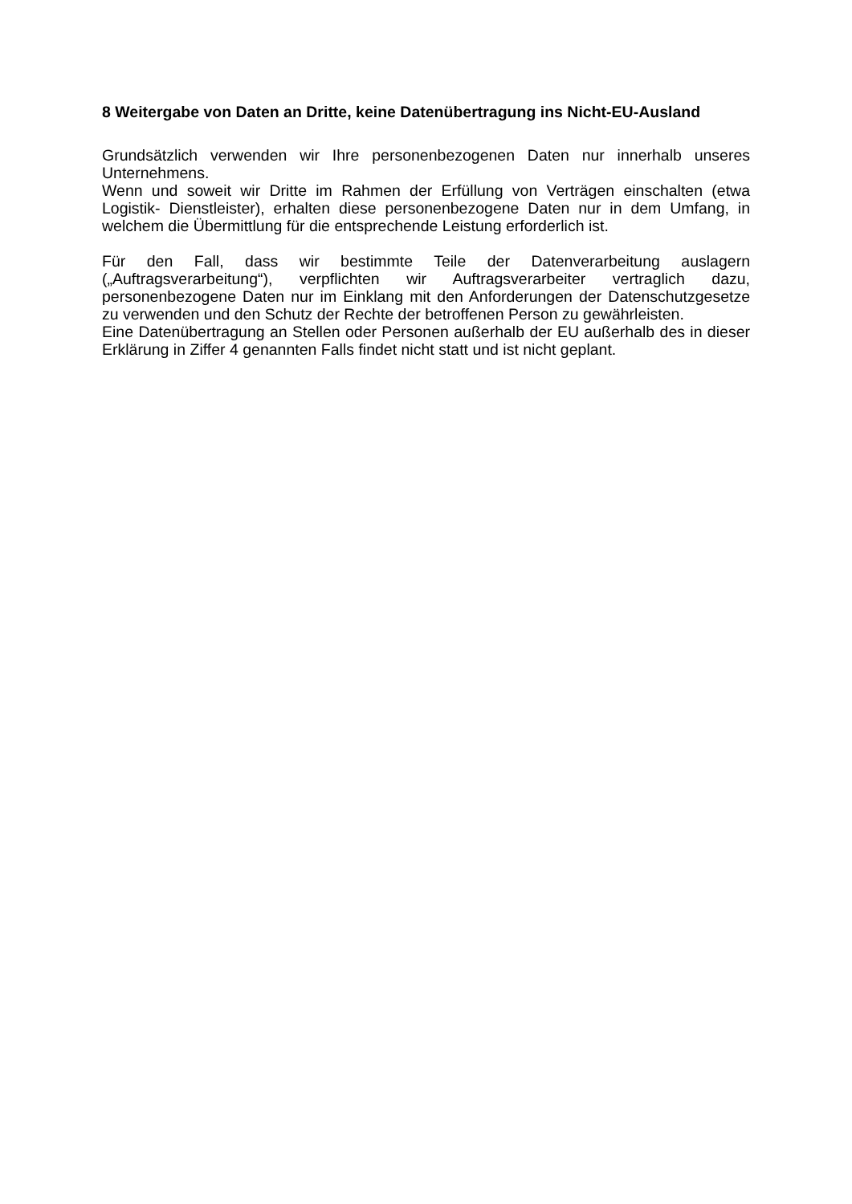8 Weitergabe von Daten an Dritte, keine Datenübertragung ins Nicht-EU-Ausland
Grundsätzlich verwenden wir Ihre personenbezogenen Daten nur innerhalb unseres Unternehmens.
Wenn und soweit wir Dritte im Rahmen der Erfüllung von Verträgen einschalten (etwa Logistik- Dienstleister), erhalten diese personenbezogene Daten nur in dem Umfang, in welchem die Übermittlung für die entsprechende Leistung erforderlich ist.
Für den Fall, dass wir bestimmte Teile der Datenverarbeitung auslagern („Auftragsverarbeitung“), verpflichten wir Auftragsverarbeiter vertraglich dazu, personenbezogene Daten nur im Einklang mit den Anforderungen der Datenschutzgesetze zu verwenden und den Schutz der Rechte der betroffenen Person zu gewährleisten.
Eine Datenübertragung an Stellen oder Personen außerhalb der EU außerhalb des in dieser Erklärung in Ziffer 4 genannten Falls findet nicht statt und ist nicht geplant.